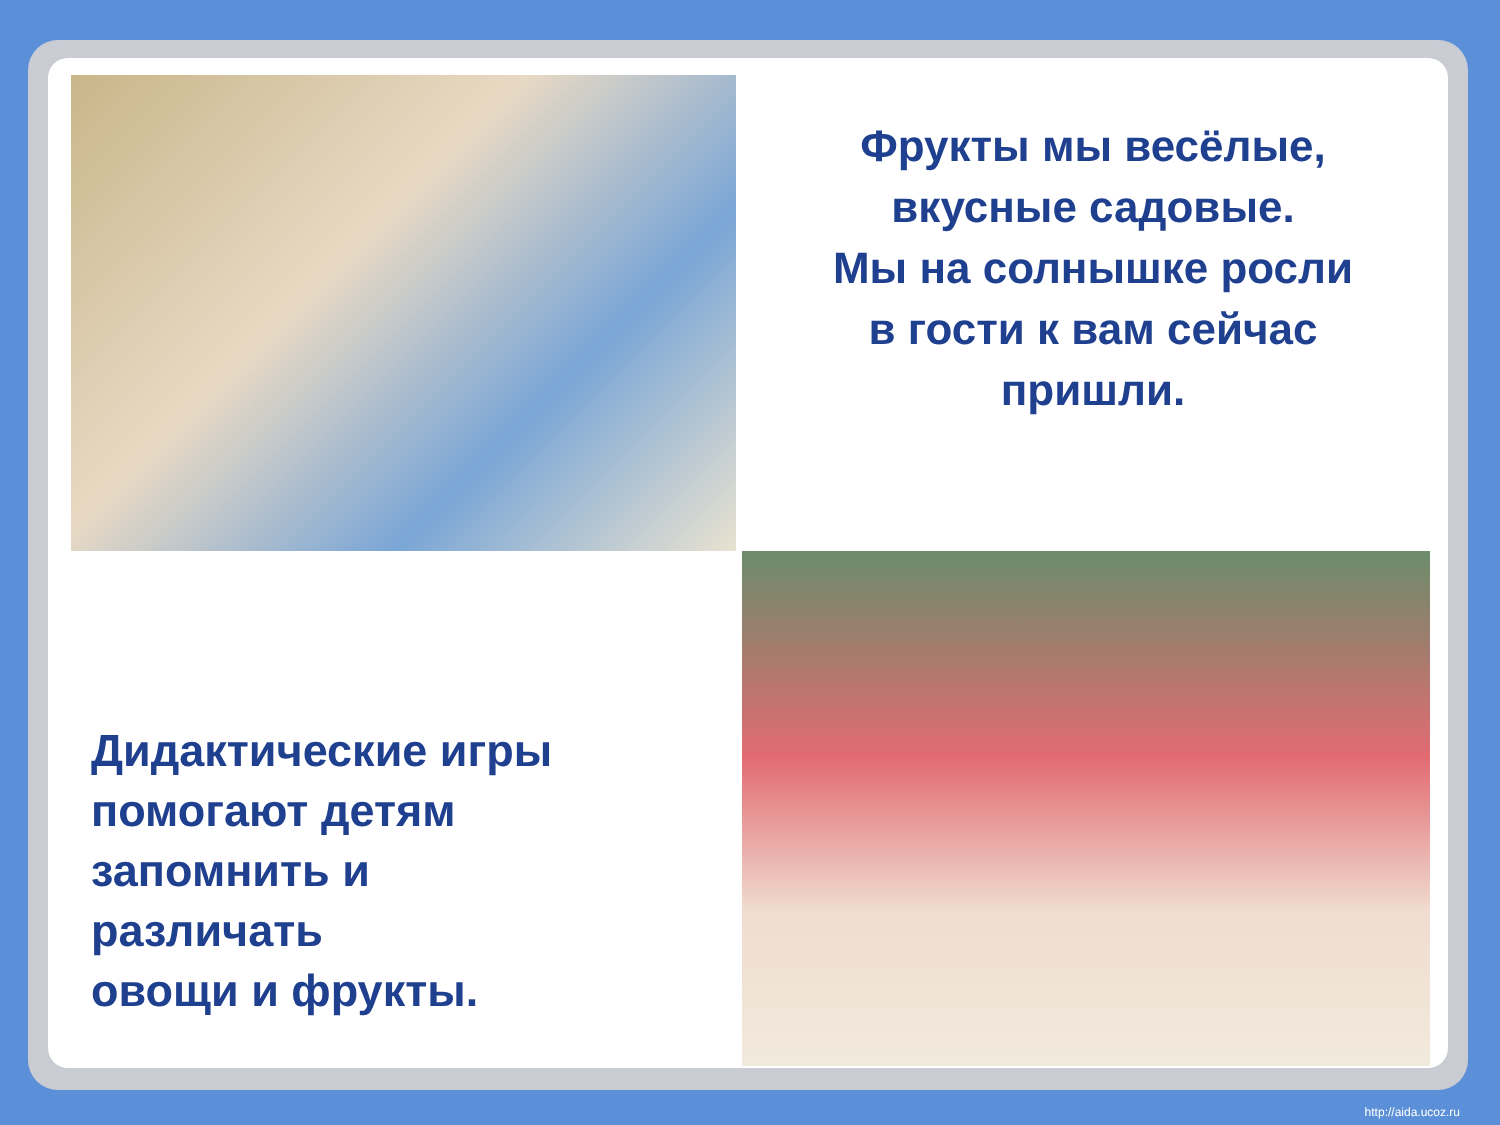Фрукты мы весёлые,
вкусные садовые.
Мы на солнышке росли
в гости к вам сейчас
пришли.
Дидактические игры
помогают детям
запомнить и
различать
овощи и фрукты.
http://aida.ucoz.ru